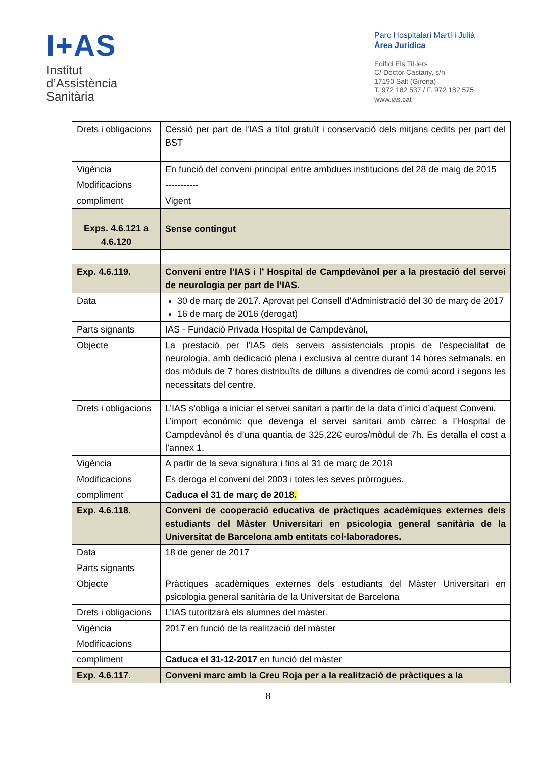I+AS
Institut
d’Assistència
Sanitària
Parc Hospitalari Martí i Julià
Àrea Jurídica
Edifici Els Til·lers
C/ Doctor Castany, s/n
17190 Salt (Girona)
T. 972 182 537 / F. 972 182 575
www.ias.cat
| Drets i obligacions | Cessió per part de l’IAS a títol gratuït i conservació dels mitjans cedits per part del BST |
| Vigència | En funció del conveni principal entre ambdues institucions del 28 de maig de 2015 |
| Modificacions | ----------- |
| compliment | Vigent |
| Exps. 4.6.121 a 4.6.120 | Sense contingut |
| Exp. 4.6.119. | Conveni entre l’IAS i l’ Hospital de Campdevànol per a la prestació del servei de neurologia per part de l’IAS. |
| Data | 30 de març de 2017. Aprovat pel Consell d’Administració del 30 de març de 2017 16 de març de 2016 (derogat) |
| Parts signants | IAS - Fundació Privada Hospital de Campdevànol, |
| Objecte | La prestació per l’IAS dels serveis assistencials propis de l’especialitat de neurologia, amb dedicació plena i exclusiva al centre durant 14 hores setmanals, en dos mòduls de 7 hores distribuïts de dilluns a divendres de comú acord i segons les necessitats del centre. |
| Drets i obligacions | L’IAS s’obliga a iniciar el servei sanitari a partir de la data d’inici d’aquest Conveni. L’import econòmic que devenga el servei sanitari amb càrrec a l’Hospital de Campdevànol és d’una quantia de 325,22€ euros/mòdul de 7h. Es detalla el cost a l’annex 1. |
| Vigència | A partir de la seva signatura i fins al 31 de març de 2018 |
| Modificacions | Es deroga el conveni del 2003 i totes les seves pròrrogues. |
| compliment | Caduca el 31 de març de 2018 . |
| Exp. 4.6.118. | Conveni de cooperació educativa de pràctiques acadèmiques externes dels estudiants del Màster Universitari en psicologia general sanitària de la Universitat de Barcelona amb entitats col·laboradores. |
| Data | 18 de gener de 2017 |
| Parts signants | |
| Objecte | Pràctiques acadèmiques externes dels estudiants del Màster Universitari en psicologia general sanitària de la Universitat de Barcelona |
| Drets i obligacions | L’IAS tutoritzarà els alumnes del màster. |
| Vigència | 2017 en funció de la realització del màster |
| Modificacions | |
| compliment | Caduca el 31-12-2017 en funció del màster |
| Exp. 4.6.117. | Conveni marc amb la Creu Roja per a la realització de pràctiques a la |
8